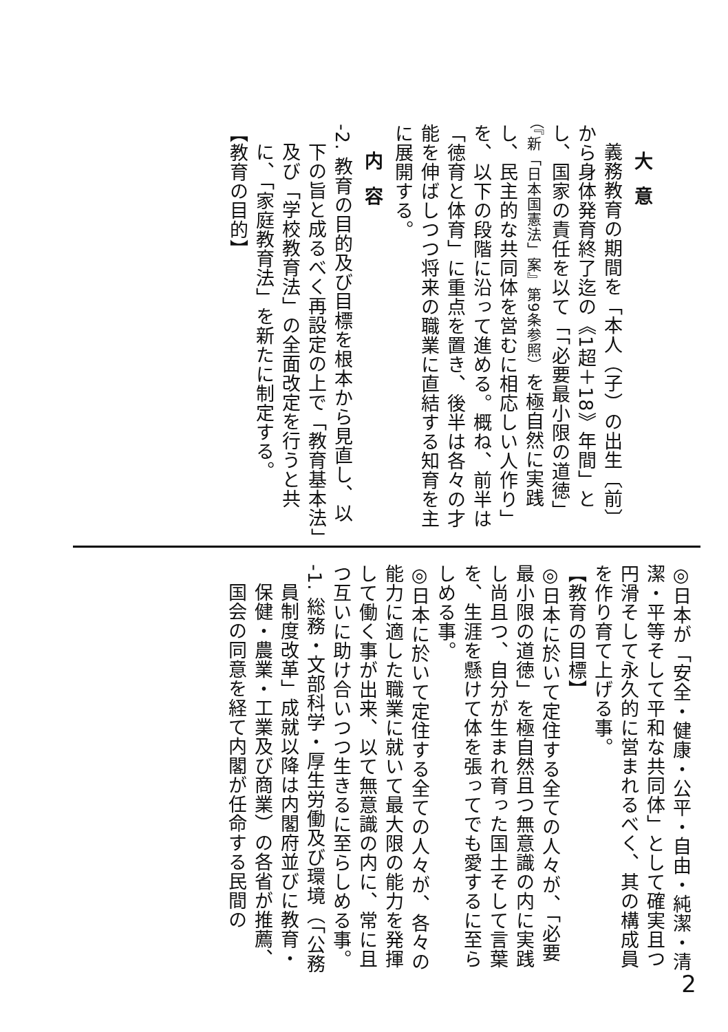大意
義務教育の期間を「本人（子）の出生〔前〕から身体発育終了迄の《1超＋18》年間」とし、国家の責任を以て「「必要最小限の道徳」（『新「日本国憲法」案』第9条参照）を極自然に実践し、民主的な共同体を営むに相応しい人作り」を、以下の段階に沿って進める。概ね、前半は「徳育と体育」に重点を置き、後半は各々の才能を伸ばしつつ将来の職業に直結する知育を主に展開する。
内容
-2. 教育の目的及び目標を根本から見直し、以下の旨と成るべく再設定の上で「教育基本法」及び「学校教育法」の全面改定を行うと共に、「家庭教育法」を新たに制定する。
【教育の目的】
◎日本が「安全・健康・公平・自由・純潔・清潔・平等そして平和な共同体」として確実且つ円滑そして永久的に営まれるべく、其の構成員を作り育て上げる事。
【教育の目標】
◎日本に於いて定住する全ての人々が、「必要最小限の道徳」を極自然且つ無意識の内に実践し尚且つ、自分が生まれ育った国土そして言葉を、生涯を懸けて体を張ってでも愛するに至らしめる事。
◎日本に於いて定住する全ての人々が、各々の能力に適した職業に就いて最大限の能力を発揮して働く事が出来、以て無意識の内に、常に且つ互いに助け合いつつ生きるに至らしめる事。
-1. 総務・文部科学・厚生労働及び環境（「公務員制度改革」成就以降は内閣府並びに教育・保健・農業・工業及び商業）の各省が推薦、国会の同意を経て内閣が任命する民間の
2